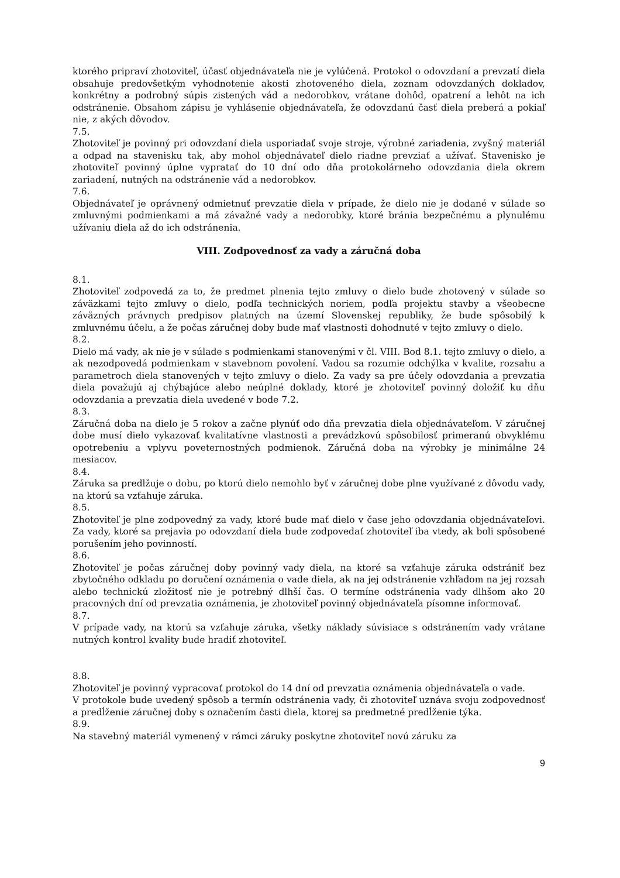ktorého pripraví zhotoviteľ, účasť objednávateľa nie je vylúčená. Protokol o odovzdaní a prevzatí diela obsahuje predovšetkým vyhodnotenie akosti zhotoveného diela, zoznam odovzdaných dokladov, konkrétny a podrobný súpis zistených vád a nedorobkov, vrátane dohôd, opatrení a lehôt na ich odstránenie. Obsahom zápisu je vyhlásenie objednávateľa, že odovzdanú časť diela preberá a pokiaľ nie, z akých dôvodov.
7.5.
Zhotoviteľ je povinný pri odovzdaní diela usporiadať svoje stroje, výrobné zariadenia, zvyšný materiál a odpad na stavenisku tak, aby mohol objednávateľ dielo riadne prevziať a užívať. Stavenisko je zhotoviteľ povinný úplne vypratať do 10 dní odo dňa protokolárneho odovzdania diela okrem zariadení, nutných na odstránenie vád a nedorobkov.
7.6.
Objednávateľ je oprávnený odmietnuť prevzatie diela v prípade, že dielo nie je dodané v súlade so zmluvnými podmienkami a má závažné vady a nedorobky, ktoré bránia bezpečnému a plynulému užívaniu diela až do ich odstránenia.
VIII. Zodpovednosť za vady a záručná doba
8.1.
Zhotoviteľ zodpovedá za to, že predmet plnenia tejto zmluvy o dielo bude zhotovený v súlade so záväzkami tejto zmluvy o dielo, podľa technických noriem, podľa projektu stavby a všeobecne záväzných právnych predpisov platných na území Slovenskej republiky, že bude spôsobilý k zmluvnému účelu, a že počas záručnej doby bude mať vlastnosti dohodnuté v tejto zmluvy o dielo.
8.2.
Dielo má vady, ak nie je v súlade s podmienkami stanovenými v čl. VIII. Bod 8.1. tejto zmluvy o dielo, a ak nezodpovedá podmienkam v stavebnom povolení. Vadou sa rozumie odchýlka v kvalite, rozsahu a parametroch diela stanovených v tejto zmluvy o dielo. Za vady sa pre účely odovzdania a prevzatia diela považujú aj chýbajúce alebo neúplné doklady, ktoré je zhotoviteľ povinný doložiť ku dňu odovzdania a prevzatia diela uvedené v bode 7.2.
8.3.
Záručná doba na dielo je 5 rokov a začne plynúť odo dňa prevzatia diela objednávateľom. V záručnej dobe musí dielo vykazovať kvalitatívne vlastnosti a prevádzkovú spôsobilosť primeranú obvyklému opotrebeniu a vplyvu poveternostných podmienok. Záručná doba na výrobky je minimálne 24 mesiacov.
8.4.
Záruka sa predlžuje o dobu, po ktorú dielo nemohlo byť v záručnej dobe plne využívané z dôvodu vady, na ktorú sa vzťahuje záruka.
8.5.
Zhotoviteľ je plne zodpovedný za vady, ktoré bude mať dielo v čase jeho odovzdania objednávateľovi. Za vady, ktoré sa prejavia po odovzdaní diela bude zodpovedať zhotoviteľ iba vtedy, ak boli spôsobené porušením jeho povinností.
8.6.
Zhotoviteľ je počas záručnej doby povinný vady diela, na ktoré sa vzťahuje záruka odstrániť bez zbytočného odkladu po doručení oznámenia o vade diela, ak na jej odstránenie vzhľadom na jej rozsah alebo technickú zložitosť nie je potrebný dlhší čas. O termíne odstránenia vady dlhšom ako 20 pracovných dní od prevzatia oznámenia, je zhotoviteľ povinný objednávateľa písomne informovať.
8.7.
V prípade vady, na ktorú sa vzťahuje záruka, všetky náklady súvisiace s odstránením vady vrátane nutných kontrol kvality bude hradiť zhotoviteľ.
8.8.
Zhotoviteľ je povinný vypracovať protokol do 14 dní od prevzatia oznámenia objednávateľa o vade.
V protokole bude uvedený spôsob a termín odstránenia vady, či zhotoviteľ uznáva svoju zodpovednosť a predĺženie záručnej doby s označením časti diela, ktorej sa predmetné predĺženie týka.
8.9.
Na stavebný materiál vymenený v rámci záruky poskytne zhotoviteľ novú záruku za
9